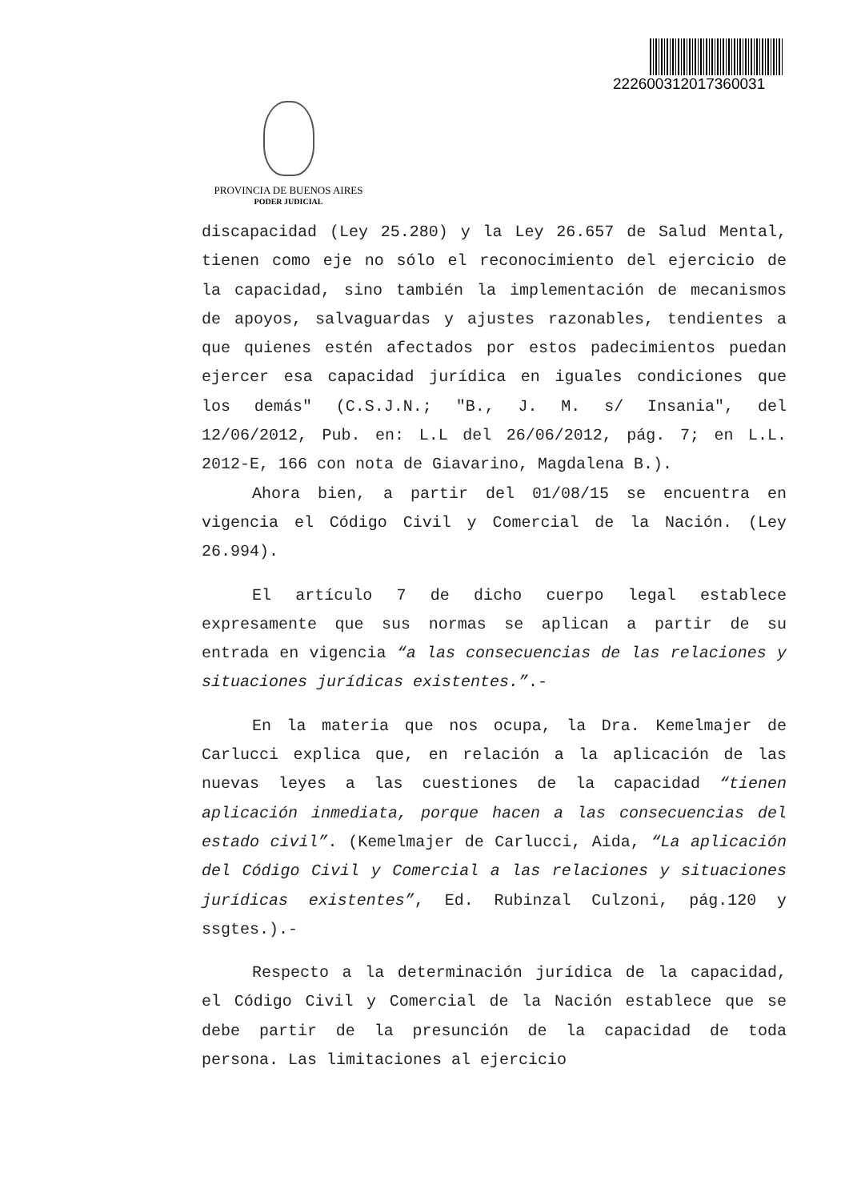22260031201736003­1
PROVINCIA DE BUENOS AIRES
PODER JUDICIAL
discapacidad (Ley 25.280) y la Ley 26.657 de Salud Mental, tienen como eje no sólo el reconocimiento del ejercicio de la capacidad, sino también la implementación de mecanismos de apoyos, salvaguardas y ajustes razonables, tendientes a que quienes estén afectados por estos padecimientos puedan ejercer esa capacidad jurídica en iguales condiciones que los demás" (C.S.J.N.; "B., J. M. s/ Insania", del 12/06/2012, Pub. en: L.L del 26/06/2012, pág. 7; en L.L. 2012-E, 166 con nota de Giavarino, Magdalena B.).
Ahora bien, a partir del 01/08/15 se encuentra en vigencia el Código Civil y Comercial de la Nación. (Ley 26.994).
El artículo 7 de dicho cuerpo legal establece expresamente que sus normas se aplican a partir de su entrada en vigencia “a las consecuencias de las relaciones y situaciones jurídicas existentes.”.-
En la materia que nos ocupa, la Dra. Kemelmajer de Carlucci explica que, en relación a la aplicación de las nuevas leyes a las cuestiones de la capacidad “tienen aplicación inmediata, porque hacen a las consecuencias del estado civil”. (Kemelmajer de Carlucci, Aida, “La aplicación del Código Civil y Comercial a las relaciones y situaciones jurídicas existentes”, Ed. Rubinzal Culzoni, pág.120 y ssgtes.).-
Respecto a la determinación jurídica de la capacidad, el Código Civil y Comercial de la Nación establece que se debe partir de la presunción de la capacidad de toda persona. Las limitaciones al ejercicio